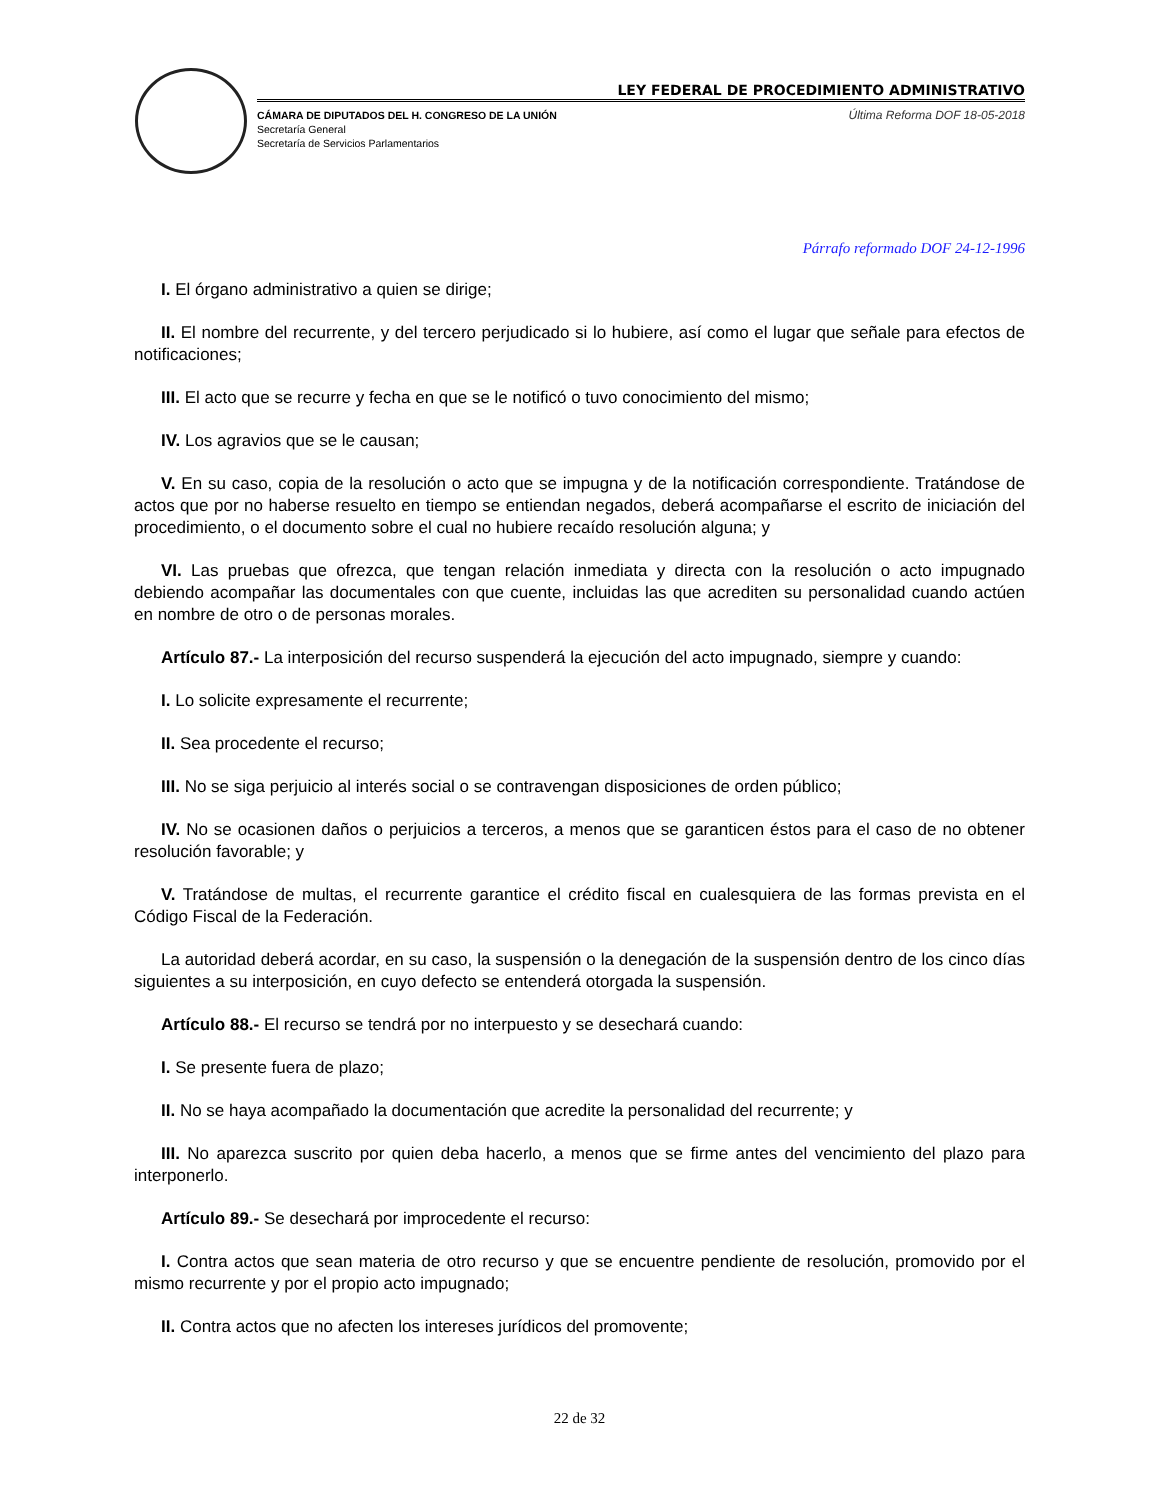LEY FEDERAL DE PROCEDIMIENTO ADMINISTRATIVO
CÁMARA DE DIPUTADOS DEL H. CONGRESO DE LA UNIÓN
Secretaría General
Secretaría de Servicios Parlamentarios
Última Reforma DOF 18-05-2018
Párrafo reformado DOF 24-12-1996
I. El órgano administrativo a quien se dirige;
II. El nombre del recurrente, y del tercero perjudicado si lo hubiere, así como el lugar que señale para efectos de notificaciones;
III. El acto que se recurre y fecha en que se le notificó o tuvo conocimiento del mismo;
IV. Los agravios que se le causan;
V. En su caso, copia de la resolución o acto que se impugna y de la notificación correspondiente. Tratándose de actos que por no haberse resuelto en tiempo se entiendan negados, deberá acompañarse el escrito de iniciación del procedimiento, o el documento sobre el cual no hubiere recaído resolución alguna; y
VI. Las pruebas que ofrezca, que tengan relación inmediata y directa con la resolución o acto impugnado debiendo acompañar las documentales con que cuente, incluidas las que acrediten su personalidad cuando actúen en nombre de otro o de personas morales.
Artículo 87.- La interposición del recurso suspenderá la ejecución del acto impugnado, siempre y cuando:
I. Lo solicite expresamente el recurrente;
II. Sea procedente el recurso;
III. No se siga perjuicio al interés social o se contravengan disposiciones de orden público;
IV. No se ocasionen daños o perjuicios a terceros, a menos que se garanticen éstos para el caso de no obtener resolución favorable; y
V. Tratándose de multas, el recurrente garantice el crédito fiscal en cualesquiera de las formas prevista en el Código Fiscal de la Federación.
La autoridad deberá acordar, en su caso, la suspensión o la denegación de la suspensión dentro de los cinco días siguientes a su interposición, en cuyo defecto se entenderá otorgada la suspensión.
Artículo 88.- El recurso se tendrá por no interpuesto y se desechará cuando:
I. Se presente fuera de plazo;
II. No se haya acompañado la documentación que acredite la personalidad del recurrente; y
III. No aparezca suscrito por quien deba hacerlo, a menos que se firme antes del vencimiento del plazo para interponerlo.
Artículo 89.- Se desechará por improcedente el recurso:
I. Contra actos que sean materia de otro recurso y que se encuentre pendiente de resolución, promovido por el mismo recurrente y por el propio acto impugnado;
II. Contra actos que no afecten los intereses jurídicos del promovente;
22 de 32